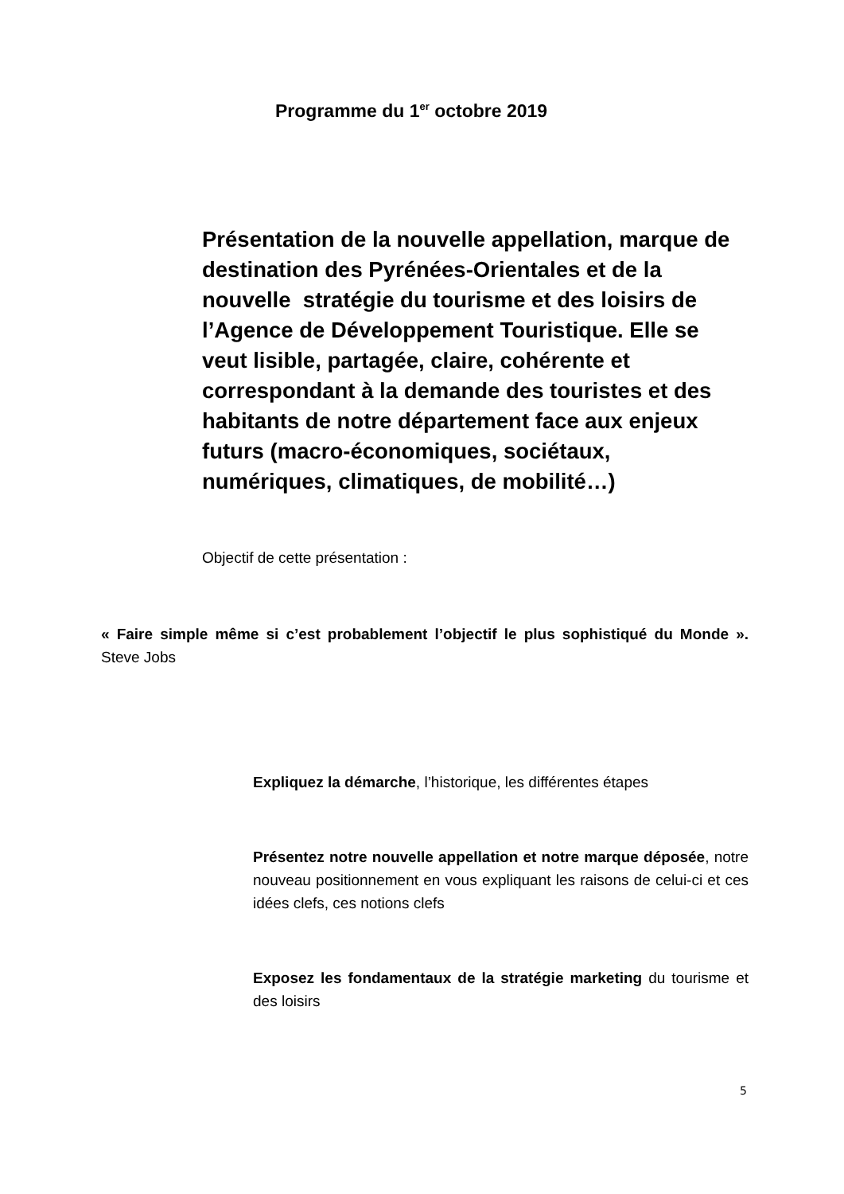Programme du 1<sup>er</sup> octobre 2019
Présentation de la nouvelle appellation, marque de destination des Pyrénées-Orientales et de la nouvelle stratégie du tourisme et des loisirs de l’Agence de Développement Touristique. Elle se veut lisible, partagée, claire, cohérente et correspondant à la demande des touristes et des habitants de notre département face aux enjeux futurs (macro-économiques, sociétaux, numériques, climatiques, de mobilité…)
Objectif de cette présentation :
« Faire simple même si c’est probablement l’objectif le plus sophistiqué du Monde ». Steve Jobs
Expliquez la démarche, l’historique, les différentes étapes
Présentez notre nouvelle appellation et notre marque déposée, notre nouveau positionnement en vous expliquant les raisons de celui-ci et ces idées clefs, ces notions clefs
Exposez les fondamentaux de la stratégie marketing du tourisme et des loisirs
5